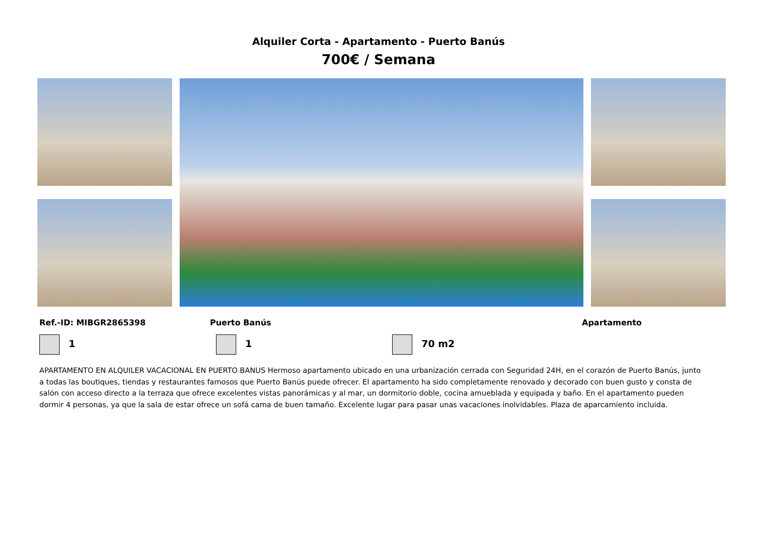Alquiler Corta - Apartamento - Puerto Banús
700€ / Semana
Ref.-ID: MIBGR2865398 Puerto Banús Apartamento
1 1 70 m2
APARTAMENTO EN ALQUILER VACACIONAL EN PUERTO BANUS Hermoso apartamento ubicado en una urbanización cerrada con Seguridad 24H, en el corazón de Puerto Banús, junto a todas las boutiques, tiendas y restaurantes famosos que Puerto Banús puede ofrecer. El apartamento ha sido completamente renovado y decorado con buen gusto y consta de salón con acceso directo a la terraza que ofrece excelentes vistas panorámicas y al mar, un dormitorio doble, cocina amueblada y equipada y baño. En el apartamento pueden dormir 4 personas, ya que la sala de estar ofrece un sofá cama de buen tamaño. Excelente lugar para pasar unas vacaciones inolvidables. Plaza de aparcamiento incluida.